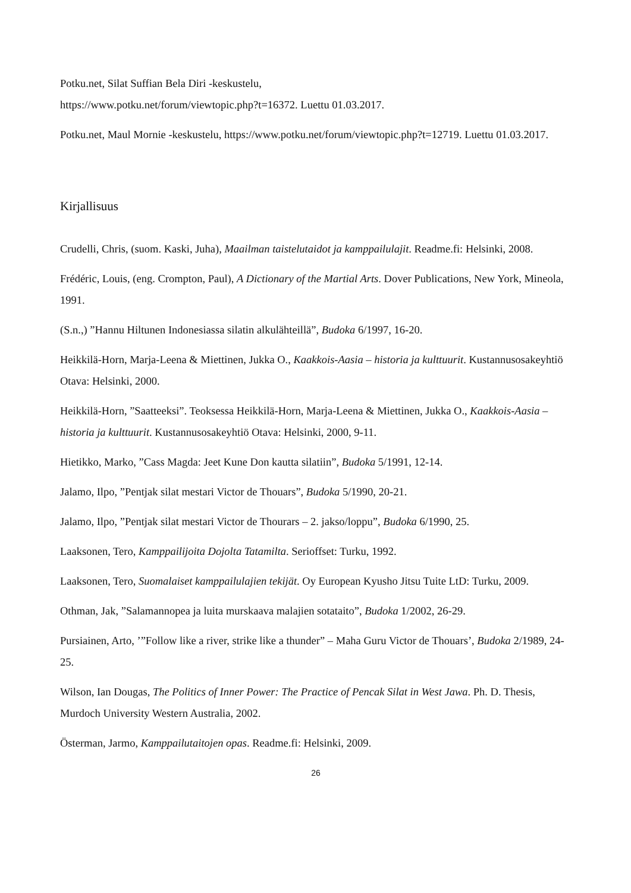Potku.net, Silat Suffian Bela Diri -keskustelu,
https://www.potku.net/forum/viewtopic.php?t=16372. Luettu 01.03.2017.
Potku.net, Maul Mornie -keskustelu, https://www.potku.net/forum/viewtopic.php?t=12719. Luettu 01.03.2017.
Kirjallisuus
Crudelli, Chris, (suom. Kaski, Juha), Maailman taistelutaidot ja kamppailulajit. Readme.fi: Helsinki, 2008.
Frédéric, Louis, (eng. Crompton, Paul), A Dictionary of the Martial Arts. Dover Publications, New York, Mineola, 1991.
(S.n.,) ”Hannu Hiltunen Indonesiassa silatin alkulähteillä”, Budoka 6/1997, 16-20.
Heikkilä-Horn, Marja-Leena & Miettinen, Jukka O., Kaakkois-Aasia – historia ja kulttuurit. Kustannusosakeyhtiö Otava: Helsinki, 2000.
Heikkilä-Horn, ”Saatteeksi”. Teoksessa Heikkilä-Horn, Marja-Leena & Miettinen, Jukka O., Kaakkois-Aasia – historia ja kulttuurit. Kustannusosakeyhtiö Otava: Helsinki, 2000, 9-11.
Hietikko, Marko, ”Cass Magda: Jeet Kune Don kautta silatiin”, Budoka 5/1991, 12-14.
Jalamo, Ilpo, ”Pentjak silat mestari Victor de Thouars”, Budoka 5/1990, 20-21.
Jalamo, Ilpo, ”Pentjak silat mestari Victor de Thourars – 2. jakso/loppu”, Budoka 6/1990, 25.
Laaksonen, Tero, Kamppailijoita Dojolta Tatamilta. Serioffset: Turku, 1992.
Laaksonen, Tero, Suomalaiset kamppailulajien tekijät. Oy European Kyusho Jitsu Tuite LtD: Turku, 2009.
Othman, Jak, ”Salamannopea ja luita murskaava malajien sotataito”, Budoka 1/2002, 26-29.
Pursiainen, Arto, ’”Follow like a river, strike like a thunder” – Maha Guru Victor de Thouars’, Budoka 2/1989, 24-25.
Wilson, Ian Dougas, The Politics of Inner Power: The Practice of Pencak Silat in West Jawa. Ph. D. Thesis, Murdoch University Western Australia, 2002.
Österman, Jarmo, Kamppailutaitojen opas. Readme.fi: Helsinki, 2009.
26